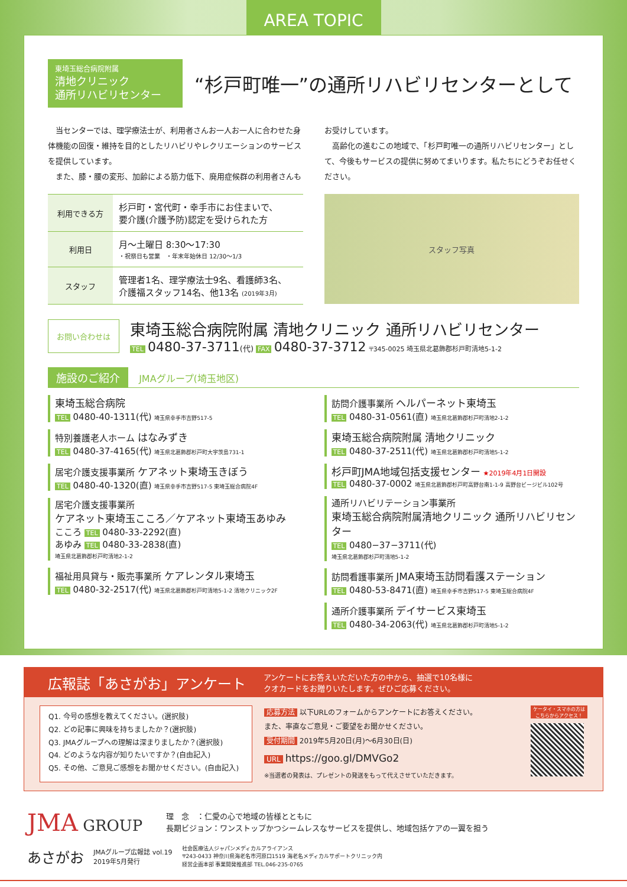AREA TOPIC
東埼玉総合病院附属
清地クリニック
通所リハビリセンター
“杉戸町唯一”の通所リハビリセンターとして
　当センターでは、理学療法士が、利用者さんお一人お一人に合わせた身体機能の回復・維持を目的としたリハビリやレクリエーションのサービスを提供しています。
　また、膝・腰の変形、加齢による筋力低下、廃用症候群の利用者さんもお受けしています。
　高齢化の進むこの地域で、「杉戸町唯一の通所リハビリセンター」として、今後もサービスの提供に努めてまいります。私たちにどうぞお任せください。
| 利用できる方 | 杉戸町・宮代町・幸手市にお住まいで、 要介護(介護予防)認定を受けられた方 |
| 利用日 | 月～土曜日 8:30～17:30 ・祝祭日も営業 ・年末年始休日 12/30～1/3 |
| スタッフ | 管理者1名、理学療法士9名、看護師3名、 介護福スタッフ14名、他13名 (2019年3月) |
スタッフ写真
お問い合わせは
東埼玉総合病院附属 清地クリニック 通所リハビリセンター
TEL 0480-37-3711(代) FAX 0480-37-3712 〒345-0025 埼玉県北葛飾郡杉戸町清地5-1-2
施設のご紹介 JMAグループ(埼玉地区)
東埼玉総合病院
TEL 0480-40-1311(代) 埼玉県幸手市吉野517-5
特別養護老人ホーム はなみずき
TEL 0480-37-4165(代) 埼玉県北葛飾郡杉戸町大字茨島731-1
居宅介護支援事業所 ケアネット東埼玉きぼう
TEL 0480-40-1320(直) 埼玉県幸手市吉野517-5 東埼玉総合病院4F
居宅介護支援事業所
ケアネット東埼玉こころ／ケアネット東埼玉あゆみ
こころ TEL 0480-33-2292(直)
あゆみ TEL 0480-33-2838(直)
埼玉県北葛飾郡杉戸町清地2-1-2
福祉用具貸与・販売事業所 ケアレンタル東埼玉
TEL 0480-32-2517(代) 埼玉県北葛飾郡杉戸町清地5-1-2 清地クリニック2F
訪問介護事業所 ヘルパーネット東埼玉
TEL 0480-31-0561(直) 埼玉県北葛飾郡杉戸町清地2-1-2
東埼玉総合病院附属 清地クリニック
TEL 0480-37-2511(代) 埼玉県北葛飾郡杉戸町清地5-1-2
杉戸町JMA地域包括支援センター ★2019年4月1日開設
TEL 0480-37-0002 埼玉県北葛飾郡杉戸町高野台南1-1-9 高野台ビージビル102号
通所リハビリテーション事業所
東埼玉総合病院附属清地クリニック 通所リハビリセンター
TEL 0480−37−3711(代)
埼玉県北葛飾郡杉戸町清地5-1-2
訪問看護事業所 JMA東埼玉訪問看護ステーション
TEL 0480-53-8471(直) 埼玉県幸手市吉野517-5 東埼玉総合病院4F
通所介護事業所 デイサービス東埼玉
TEL 0480-34-2063(代) 埼玉県北葛飾郡杉戸町清地5-1-2
広報誌「あさがお」アンケート
アンケートにお答えいただいた方の中から、抽選で10名様に
クオカードをお贈りいたします。ぜひご応募ください。
Q1. 今号の感想を教えてください。(選択肢)
Q2. どの記事に興味を持ちましたか？(選択肢)
Q3. JMAグループへの理解は深まりましたか？(選択肢)
Q4. どのような内容が知りたいですか？(自由記入)
Q5. その他、ご意見ご感想をお聞かせください。(自由記入)
応募方法 以下URLのフォームからアンケートにお答えください。
また、率直なご意見・ご要望をお聞かせください。
受付期間 2019年5月20日(月)～6月30日(日)
URL https://goo.gl/DMVGo2
※当選者の発表は、プレゼントの発送をもって代えさせていただきます。
ケータイ・スマホの方は
こちらからアクセス！
JMA GROUP
理　念　：仁愛の心で地域の皆様とともに
長期ビジョン：ワンストップかつシームレスなサービスを提供し、地域包括ケアの一翼を担う
あさがお JMAグループ広報誌 vol.19
2019年5月発行 社会医療法人ジャパンメディカルアライアンス
〒243-0433 神奈川県海老名市河原口1519 海老名メディカルサポートクリニック内
経営企画本部 事業開発推進部 TEL.046-235-0765